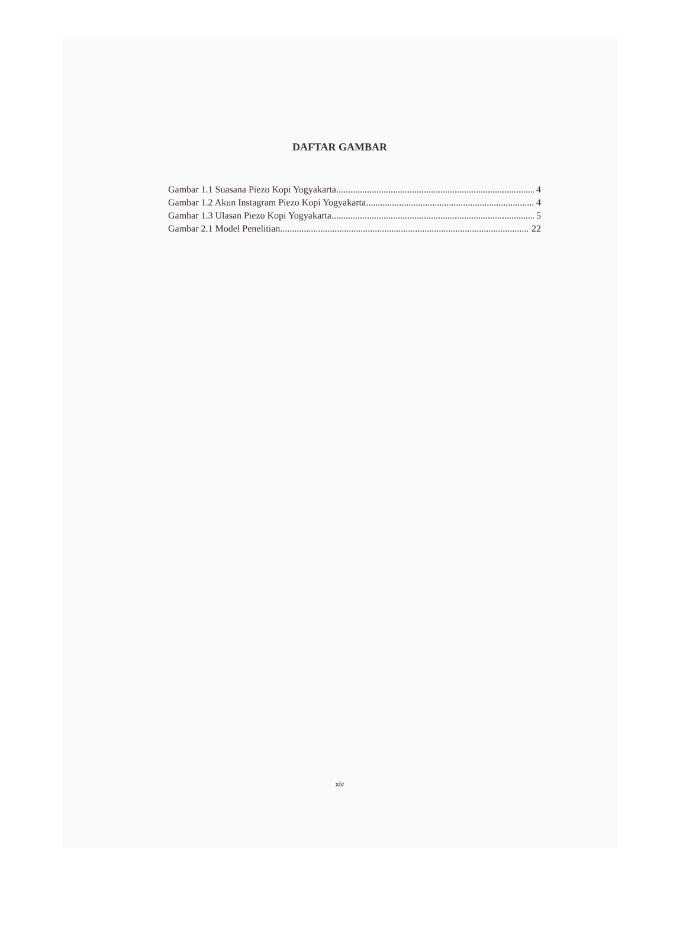DAFTAR GAMBAR
Gambar 1.1 Suasana Piezo Kopi Yogyakarta 4
Gambar 1.2 Akun Instagram Piezo Kopi Yogyakarta 4
Gambar 1.3 Ulasan Piezo Kopi Yogyakarta 5
Gambar 2.1 Model Penelitian 22
xiv